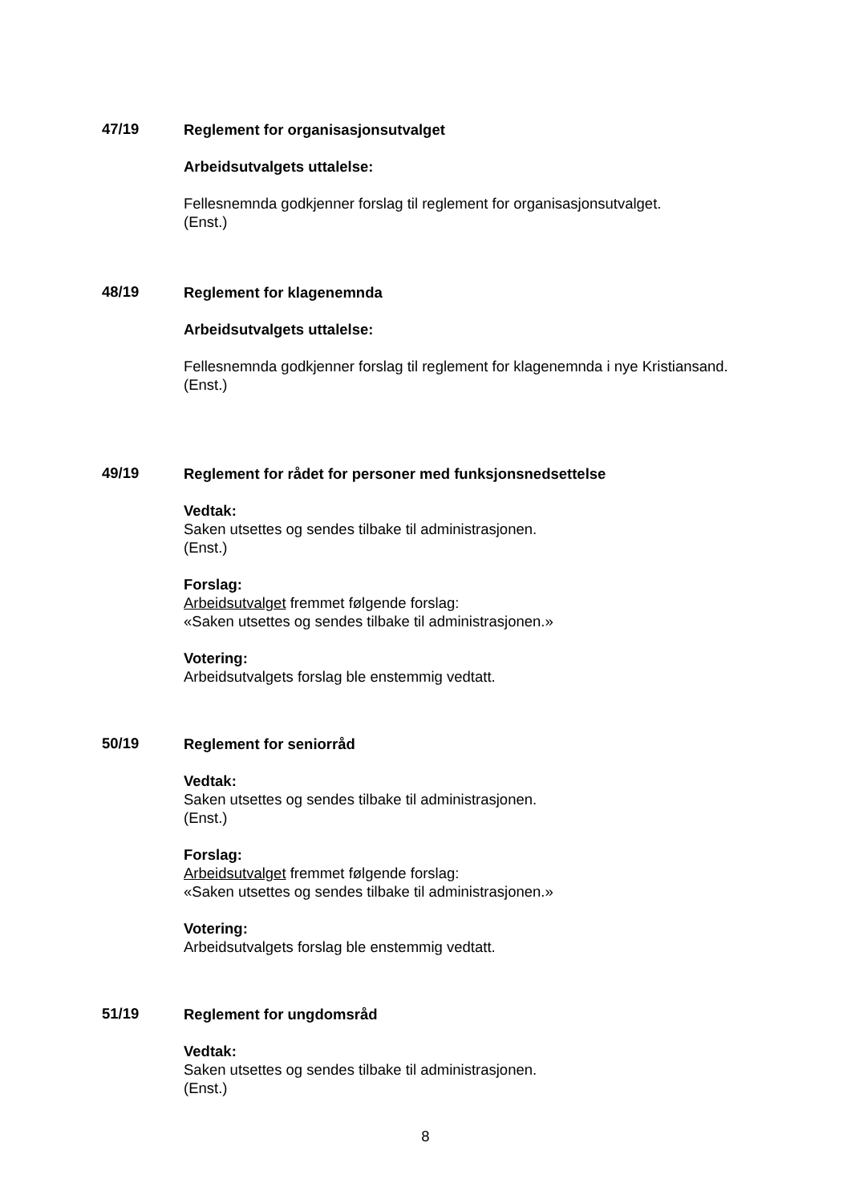47/19
Reglement for organisasjonsutvalget
Arbeidsutvalgets uttalelse:
Fellesnemnda godkjenner forslag til reglement for organisasjonsutvalget.
(Enst.)
48/19
Reglement for klagenemnda
Arbeidsutvalgets uttalelse:
Fellesnemnda godkjenner forslag til reglement for klagenemnda i nye Kristiansand.
(Enst.)
49/19
Reglement for rådet for personer med funksjonsnedsettelse
Vedtak:
Saken utsettes og sendes tilbake til administrasjonen.
(Enst.)
Forslag:
Arbeidsutvalget fremmet følgende forslag:
«Saken utsettes og sendes tilbake til administrasjonen.»
Votering:
Arbeidsutvalgets forslag ble enstemmig vedtatt.
50/19
Reglement for seniorråd
Vedtak:
Saken utsettes og sendes tilbake til administrasjonen.
(Enst.)
Forslag:
Arbeidsutvalget fremmet følgende forslag:
«Saken utsettes og sendes tilbake til administrasjonen.»
Votering:
Arbeidsutvalgets forslag ble enstemmig vedtatt.
51/19
Reglement for ungdomsråd
Vedtak:
Saken utsettes og sendes tilbake til administrasjonen.
(Enst.)
8